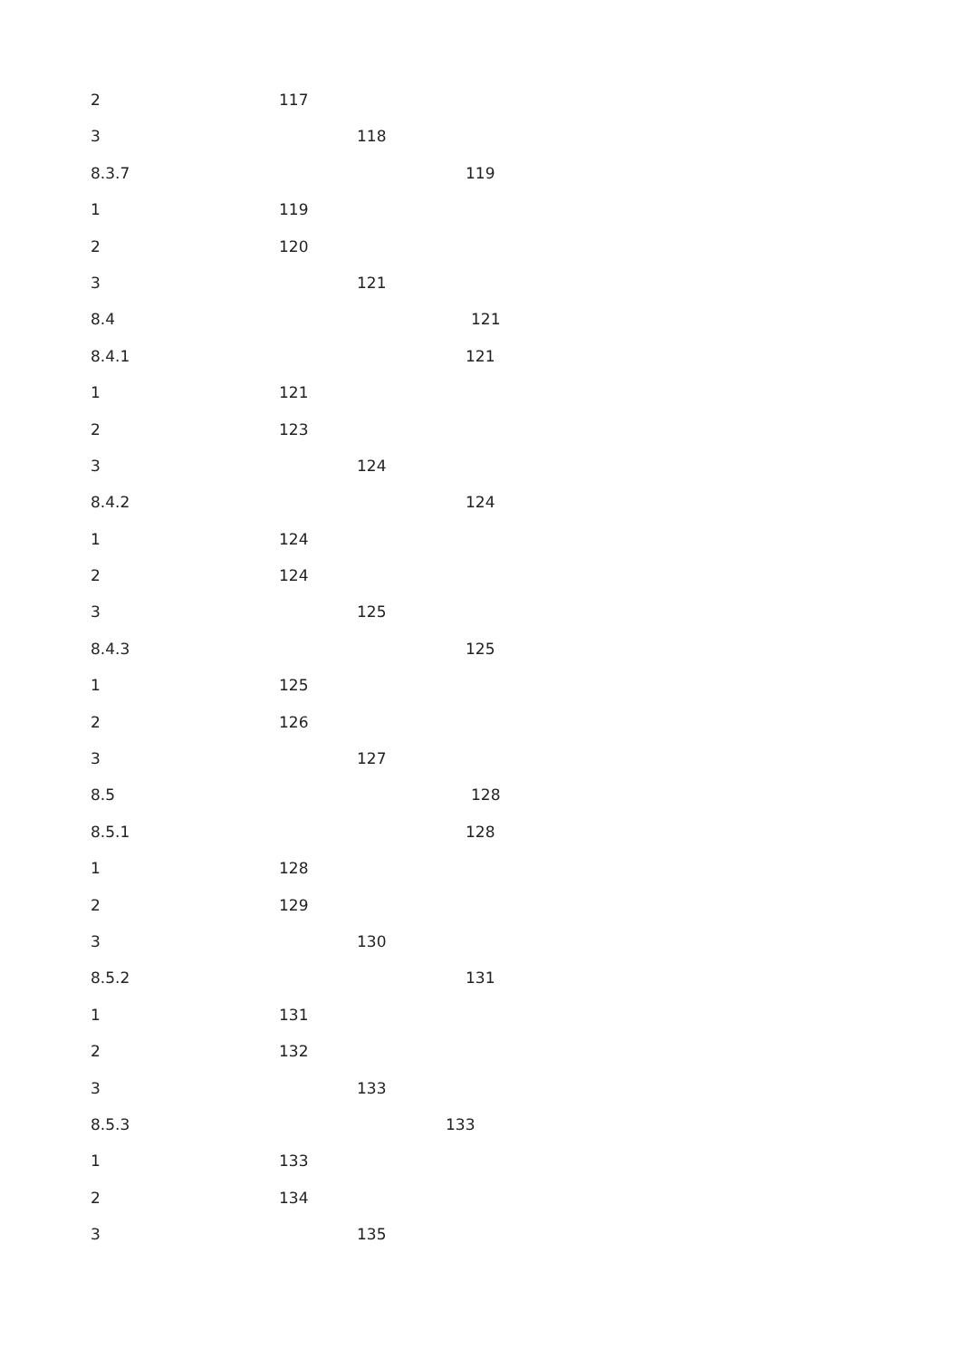2 117
3 118
8.3.7 119
1 119
2 120
3 121
8.4 121
8.4.1 121
1 121
2 123
3 124
8.4.2 124
1 124
2 124
3 125
8.4.3 125
1 125
2 126
3 127
8.5 128
8.5.1 128
1 128
2 129
3 130
8.5.2 131
1 131
2 132
3 133
8.5.3 133
1 133
2 134
3 135